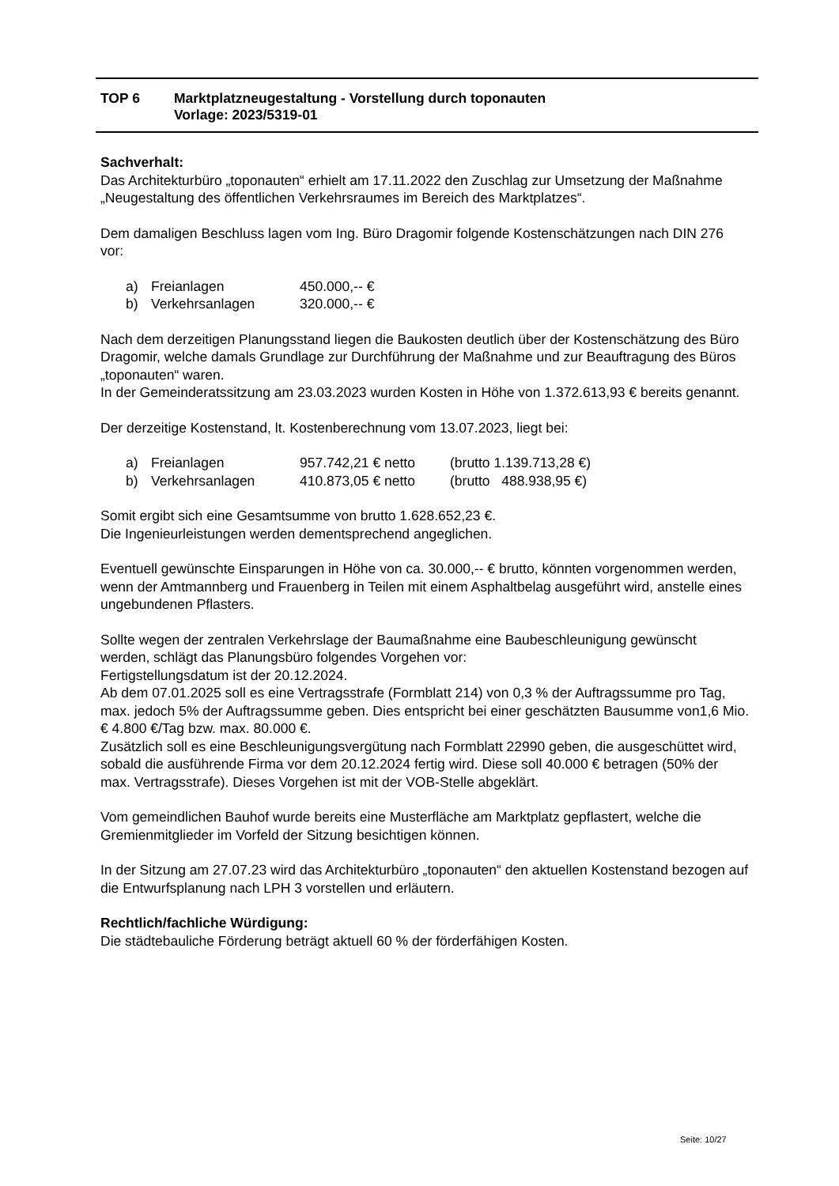| TOP 6 | Marktplatzneugestaltung - Vorstellung durch toponauten Vorlage: 2023/5319-01 |
Sachverhalt:
Das Architekturbüro „toponauten“ erhielt am 17.11.2022 den Zuschlag zur Umsetzung der Maßnahme „Neugestaltung des öffentlichen Verkehrsraumes im Bereich des Marktplatzes“.
Dem damaligen Beschluss lagen vom Ing. Büro Dragomir folgende Kostenschätzungen nach DIN 276 vor:
| a) | Freianlagen | 450.000,-- € |
| b) | Verkehrsanlagen | 320.000,-- € |
Nach dem derzeitigen Planungsstand liegen die Baukosten deutlich über der Kostenschätzung des Büro Dragomir, welche damals Grundlage zur Durchführung der Maßnahme und zur Beauftragung des Büros „toponauten“ waren.
In der Gemeinderatssitzung am 23.03.2023 wurden Kosten in Höhe von 1.372.613,93 € bereits genannt.
Der derzeitige Kostenstand, lt. Kostenberechnung vom 13.07.2023, liegt bei:
| a) | Freianlagen | 957.742,21 € netto | (brutto 1.139.713,28 €) |
| b) | Verkehrsanlagen | 410.873,05 € netto | (brutto 488.938,95 €) |
Somit ergibt sich eine Gesamtsumme von brutto 1.628.652,23 €.
Die Ingenieurleistungen werden dementsprechend angeglichen.
Eventuell gewünschte Einsparungen in Höhe von ca. 30.000,-- € brutto, könnten vorgenommen werden, wenn der Amtmannberg und Frauenberg in Teilen mit einem Asphaltbelag ausgeführt wird, anstelle eines ungebundenen Pflasters.
Sollte wegen der zentralen Verkehrslage der Baumaßnahme eine Baubeschleunigung gewünscht werden, schlägt das Planungsbüro folgendes Vorgehen vor:
Fertigstellungsdatum ist der 20.12.2024.
Ab dem 07.01.2025 soll es eine Vertragsstrafe (Formblatt 214) von 0,3 % der Auftragssumme pro Tag, max. jedoch 5% der Auftragssumme geben. Dies entspricht bei einer geschätzten Bausumme von1,6 Mio.€ 4.800 €/Tag bzw. max. 80.000 €.
Zusätzlich soll es eine Beschleunigungsvergütung nach Formblatt 22990 geben, die ausgeschüttet wird, sobald die ausführende Firma vor dem 20.12.2024 fertig wird. Diese soll 40.000 € betragen (50% der max. Vertragsstrafe). Dieses Vorgehen ist mit der VOB-Stelle abgeklärt.
Vom gemeindlichen Bauhof wurde bereits eine Musterfläche am Marktplatz gepflastert, welche die Gremienmitglieder im Vorfeld der Sitzung besichtigen können.
In der Sitzung am 27.07.23 wird das Architekturbüro „toponauten“ den aktuellen Kostenstand bezogen auf die Entwurfsplanung nach LPH 3 vorstellen und erläutern.
Rechtlich/fachliche Würdigung:
Die städtebauliche Förderung beträgt aktuell 60 % der förderfähigen Kosten.
Seite: 10/27